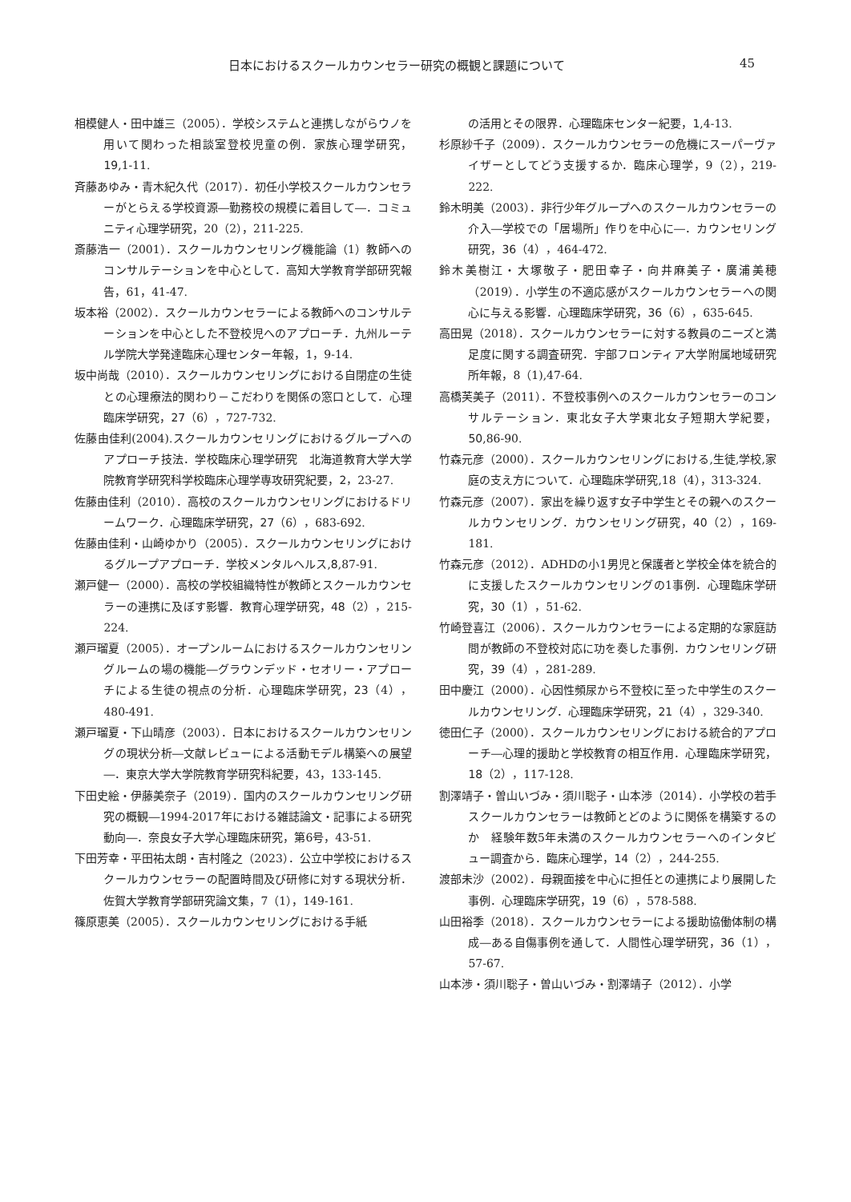日本におけるスクールカウンセラー研究の概観と課題について 45
相模健人・田中雄三（2005）．学校システムと連携しながらウノを用いて関わった相談室登校児童の例．家族心理学研究，19,1-11.
斉藤あゆみ・青木紀久代（2017）．初任小学校スクールカウンセラーがとらえる学校資源―勤務校の規模に着目して―．コミュニティ心理学研究，20（2），211-225.
斎藤浩一（2001）．スクールカウンセリング機能論（1）教師へのコンサルテーションを中心として．高知大学教育学部研究報告，61，41-47.
坂本裕（2002）．スクールカウンセラーによる教師へのコンサルテーションを中心とした不登校児へのアプローチ．九州ルーテル学院大学発達臨床心理センター年報，1，9-14.
坂中尚哉（2010）．スクールカウンセリングにおける自閉症の生徒との心理療法的関わり－こだわりを関係の窓口として．心理臨床学研究，27（6），727-732.
佐藤由佳利(2004).スクールカウンセリングにおけるグループへのアプローチ技法．学校臨床心理学研究　北海道教育大学大学院教育学研究科学校臨床心理学専攻研究紀要，2，23-27.
佐藤由佳利（2010）．高校のスクールカウンセリングにおけるドリームワーク．心理臨床学研究，27（6），683-692.
佐藤由佳利・山崎ゆかり（2005）．スクールカウンセリングにおけるグループアプローチ．学校メンタルヘルス,8,87-91.
瀬戸健一（2000）．高校の学校組織特性が教師とスクールカウンセラーの連携に及ぼす影響．教育心理学研究，48（2），215-224.
瀬戸瑠夏（2005）．オープンルームにおけるスクールカウンセリングルームの場の機能―グラウンデッド・セオリー・アプローチによる生徒の視点の分析．心理臨床学研究，23（4），480-491.
瀬戸瑠夏・下山晴彦（2003）．日本におけるスクールカウンセリングの現状分析―文献レビューによる活動モデル構築への展望―．東京大学大学院教育学研究科紀要，43，133-145.
下田史絵・伊藤美奈子（2019）．国内のスクールカウンセリング研究の概観―1994-2017年における雑誌論文・記事による研究動向―．奈良女子大学心理臨床研究，第6号，43-51.
下田芳幸・平田祐太朗・吉村隆之（2023）．公立中学校におけるスクールカウンセラーの配置時間及び研修に対する現状分析．佐賀大学教育学部研究論文集，7（1），149-161.
篠原恵美（2005）．スクールカウンセリングにおける手紙
の活用とその限界．心理臨床センター紀要，1,4-13.
杉原紗千子（2009）．スクールカウンセラーの危機にスーパーヴァイザーとしてどう支援するか．臨床心理学，9（2），219-222.
鈴木明美（2003）．非行少年グループへのスクールカウンセラーの介入―学校での「居場所」作りを中心に―．カウンセリング研究，36（4），464-472.
鈴木美樹江・大塚敬子・肥田幸子・向井麻美子・廣浦美穂（2019）．小学生の不適応感がスクールカウンセラーへの関心に与える影響．心理臨床学研究，36（6），635-645.
高田晃（2018）．スクールカウンセラーに対する教員のニーズと満足度に関する調査研究．宇部フロンティア大学附属地域研究所年報，8（1),47-64.
高橋芙美子（2011）．不登校事例へのスクールカウンセラーのコンサルテーション．東北女子大学東北女子短期大学紀要，50,86-90.
竹森元彦（2000）．スクールカウンセリングにおける,生徒,学校,家庭の支え方について．心理臨床学研究,18（4），313-324.
竹森元彦（2007）．家出を繰り返す女子中学生とその親へのスクールカウンセリング．カウンセリング研究，40（2），169-181.
竹森元彦（2012）．ADHDの小1男児と保護者と学校全体を統合的に支援したスクールカウンセリングの1事例．心理臨床学研究，30（1），51-62.
竹崎登喜江（2006）．スクールカウンセラーによる定期的な家庭訪問が教師の不登校対応に功を奏した事例．カウンセリング研究，39（4），281-289.
田中慶江（2000）．心因性頻尿から不登校に至った中学生のスクールカウンセリング．心理臨床学研究，21（4），329-340.
徳田仁子（2000）．スクールカウンセリングにおける統合的アプローチ―心理的援助と学校教育の相互作用．心理臨床学研究，18（2），117-128.
割澤靖子・曽山いづみ・須川聡子・山本渉（2014）．小学校の若手スクールカウンセラーは教師とどのように関係を構築するのか　経験年数5年未満のスクールカウンセラーへのインタビュー調査から．臨床心理学，14（2），244-255.
渡部未沙（2002）．母親面接を中心に担任との連携により展開した事例．心理臨床学研究，19（6），578-588.
山田裕季（2018）．スクールカウンセラーによる援助協働体制の構成―ある自傷事例を通して．人間性心理学研究，36（1），57-67.
山本渉・須川聡子・曽山いづみ・割澤靖子（2012）．小学